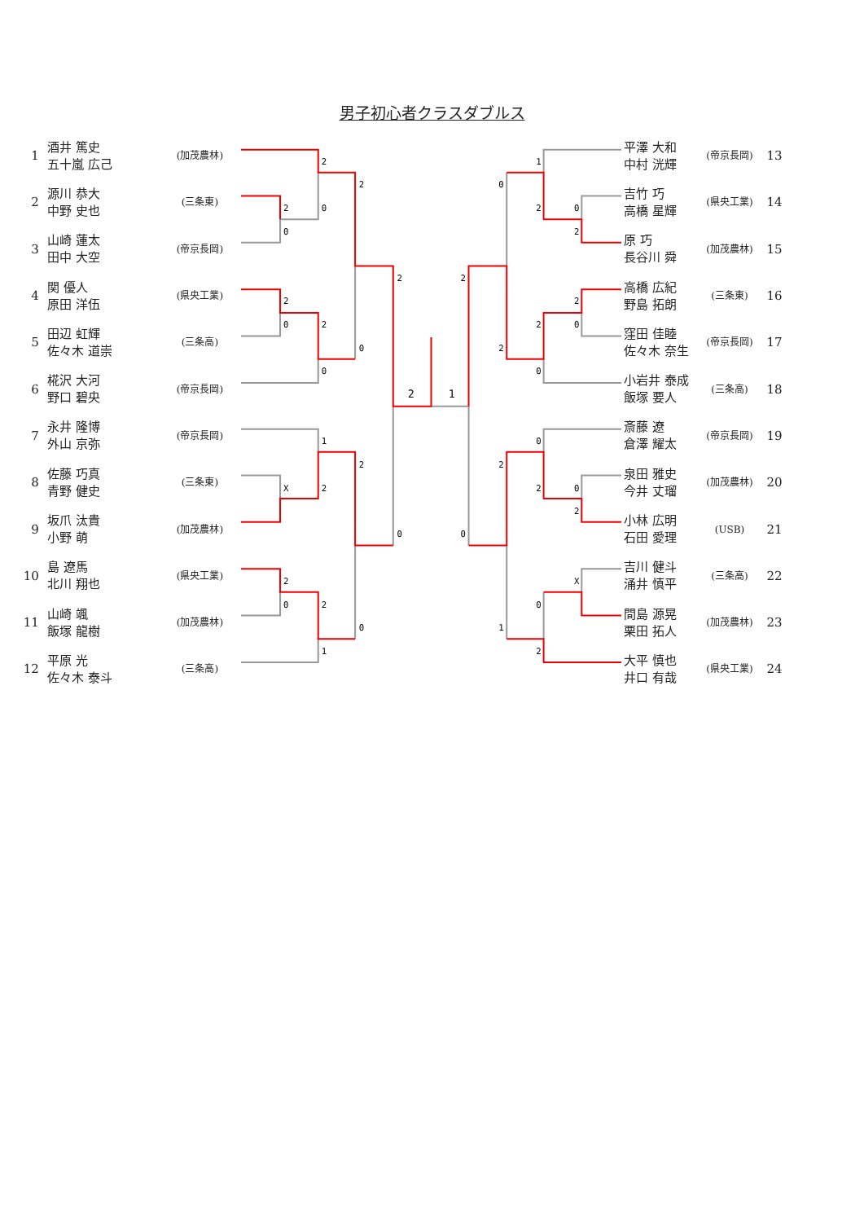男子初心者クラスダブルス
| 1 | 酒井 篤史 五十嵐 広己 | (加茂農林) |
| 2 | 源川 恭大 中野 史也 | (三条東) |
| 3 | 山崎 蓮太 田中 大空 | (帝京長岡) |
| 4 | 関 優人 原田 洋伍 | (県央工業) |
| 5 | 田辺 虹輝 佐々木 道崇 | (三条高) |
| 6 | 椛沢 大河 野口 碧央 | (帝京長岡) |
| 7 | 永井 隆博 外山 京弥 | (帝京長岡) |
| 8 | 佐藤 巧真 青野 健史 | (三条東) |
| 9 | 坂爪 汰貴 小野 萌 | (加茂農林) |
| 10 | 島 遼馬 北川 翔也 | (県央工業) |
| 11 | 山崎 颯 飯塚 龍樹 | (加茂農林) |
| 12 | 平原 光 佐々木 泰斗 | (三条高) |
2
2
2
0
0
2
2
0
2
0
0
2
1
1
2
X
2
0
2
0
2
0
1
1
0
2
0
2
2
2
2
0
2
0
0
2
2
0
2
0
X
0
1
2
| 平澤 大和 中村 洸輝 | (帝京長岡) | 13 |
| 吉竹 巧 高橋 星輝 | (県央工業) | 14 |
| 原 巧 長谷川 舜 | (加茂農林) | 15 |
| 高橋 広紀 野島 拓朗 | (三条東) | 16 |
| 窪田 佳睦 佐々木 奈生 | (帝京長岡) | 17 |
| 小岩井 泰成 飯塚 要人 | (三条高) | 18 |
| 斎藤 遼 倉澤 耀太 | (帝京長岡) | 19 |
| 泉田 雅史 今井 丈瑠 | (加茂農林) | 20 |
| 小林 広明 石田 愛理 | (USB) | 21 |
| 吉川 健斗 涌井 慎平 | (三条高) | 22 |
| 間島 源晃 栗田 拓人 | (加茂農林) | 23 |
| 大平 慎也 井口 有哉 | (県央工業) | 24 |